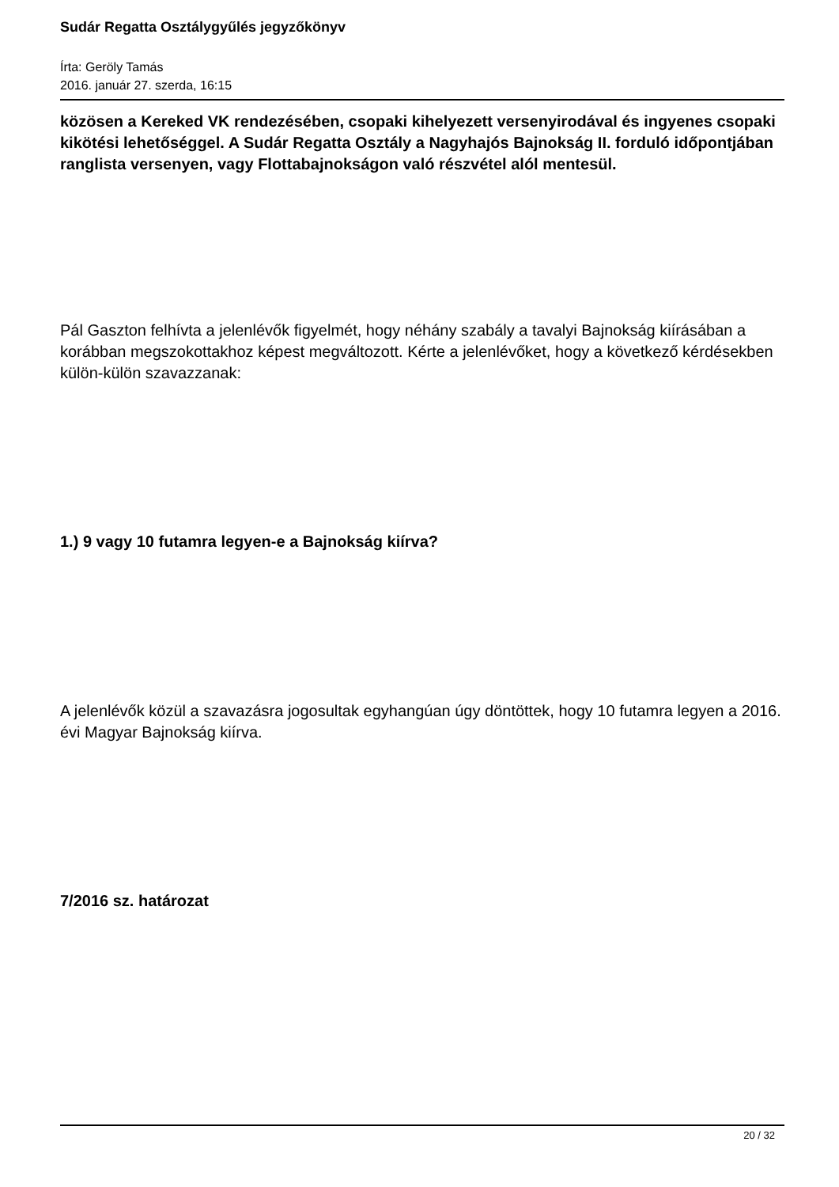Sudár Regatta Osztálygyűlés jegyzőkönyv
Írta: Geröly Tamás
2016. január 27. szerda, 16:15
közösen a Kereked VK rendezésében, csopaki kihelyezett versenyirodával és ingyenes csopaki kikötési lehetőséggel. A Sudár Regatta Osztály a Nagyhajós Bajnokság II. forduló időpontjában ranglista versenyen, vagy Flottabajnokságon való részvétel alól mentesül.
Pál Gaszton felhívta a jelenlévők figyelmét, hogy néhány szabály a tavalyi Bajnokság kiírásában a korábban megszokottakhoz képest megváltozott. Kérte a jelenlévőket, hogy a következő kérdésekben külön-külön szavazzanak:
1.) 9 vagy 10 futamra legyen-e a Bajnokság kiírva?
A jelenlévők közül a szavazásra jogosultak egyhangúan úgy döntöttek, hogy 10 futamra legyen a 2016. évi Magyar Bajnokság kiírva.
7/2016 sz. határozat
20 / 32